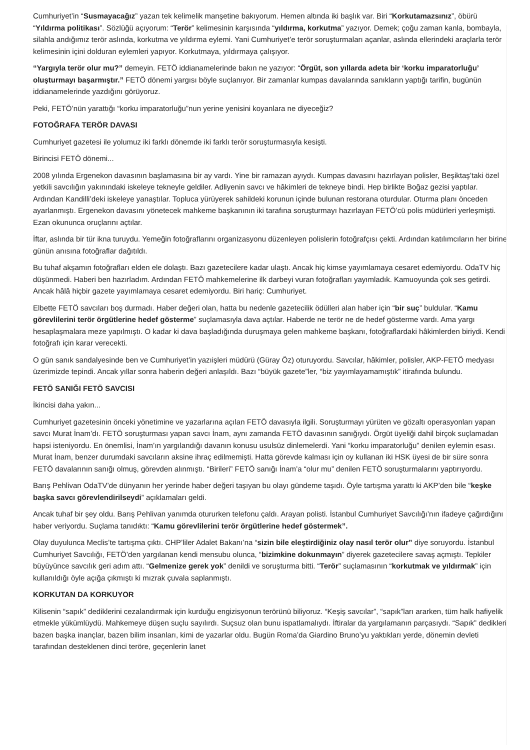Cumhuriyet’in “Susmayacağız” yazan tek kelimelik manşetine bakıyorum. Hemen altında iki başlık var. Biri “Korkutamazsınız”, öbürü “Yıldırma politikası”. Sözlüğü açıyorum: “Terör” kelimesinin karşısında “yıldırma, korkutma” yazıyor. Demek; çoğu zaman kanla, bombayla, silahla andığımız terör aslında, korkutma ve yıldırma eylemi. Yani Cumhuriyet’e terör soruşturmaları açanlar, aslında ellerindeki araçlarla terör kelimesinin içini dolduran eylemleri yapıyor. Korkutmaya, yıldırmaya çalışıyor.
“Yargıyla terör olur mu?” demeyin. FETÖ iddianamelerinde bakın ne yazıyor: “Örgüt, son yıllarda adeta bir ‘korku imparatorluğu’ oluşturmayı başarmıştır.” FETÖ dönemi yargısı böyle suçlanıyor. Bir zamanlar kumpas davalarında sanıkların yaptığı tarifin, bugünün iddianamelerinde yazdığını görüyoruz.
Peki, FETÖ’nün yarattığı “korku imparatorluğu”nun yerine yenisini koyanlara ne diyeceğiz?
FOTOĞRAFA TERÖR DAVASI
Cumhuriyet gazetesi ile yolumuz iki farklı dönemde iki farklı terör soruşturmasıyla kesişti.
Birincisi FETÖ dönemi...
2008 yılında Ergenekon davasının başlamasına bir ay vardı. Yine bir ramazan ayıydı. Kumpas davasını hazırlayan polisler, Beşiktaş’taki özel yetkili savcılığın yakınındaki iskeleye tekneyle geldiler. Adliyenin savcı ve hâkimleri de tekneye bindi. Hep birlikte Boğaz gezisi yaptılar. Ardından Kandilli’deki iskeleye yanaştılar. Topluca yürüyerek sahildeki korunun içinde bulunan restorana oturdular. Oturma planı önceden ayarlanmıştı. Ergenekon davasını yönetecek mahkeme başkanının iki tarafına soruşturmayı hazırlayan FETÖ’cü polis müdürleri yerleşmişti. Ezan okununca oruçlarını açtılar.
İftar, aslında bir tür ikna turuydu. Yemeğin fotoğraflarını organizasyonu düzenleyen polislerin fotoğrafçısı çekti. Ardından katılımcıların her birine günün anısına fotoğraflar dağıtıldı.
Bu tuhaf akşamın fotoğrafları elden ele dolaştı. Bazı gazetecilere kadar ulaştı. Ancak hiç kimse yayımlamaya cesaret edemiyordu. OdaTV hiç düşünmedi. Haberi ben hazırladım. Ardından FETÖ mahkemelerine ilk darbeyi vuran fotoğrafları yayımladık. Kamuoyunda çok ses getirdi. Ancak hâlâ hiçbir gazete yayımlamaya cesaret edemiyordu. Biri hariç: Cumhuriyet.
Elbette FETÖ savcıları boş durmadı. Haber değeri olan, hatta bu nedenle gazetecilik ödülleri alan haber için “bir suç” buldular. “Kamu görevlilerini terör örgütlerine hedef gösterme” suçlamasıyla dava açtılar. Haberde ne terör ne de hedef gösterme vardı. Ama yargı hesaplaşmalara meze yapılmıştı. O kadar ki dava başladığında duruşmaya gelen mahkeme başkanı, fotoğraflardaki hâkimlerden biriydi. Kendi fotoğrafı için karar verecekti.
O gün sanık sandalyesinde ben ve Cumhuriyet’in yazıişleri müdürü (Güray Öz) oturuyordu. Savcılar, hâkimler, polisler, AKP-FETÖ medyası üzerimizde tepindi. Ancak yıllar sonra haberin değeri anlaşıldı. Bazı “büyük gazete”ler, “biz yayımlayamamıştık” itirafında bulundu.
FETÖ SANIĞI FETÖ SAVCISI
İkincisi daha yakın...
Cumhuriyet gazetesinin önceki yönetimine ve yazarlarına açılan FETÖ davasıyla ilgili. Soruşturmayı yürüten ve gözaltı operasyonları yapan savcı Murat İnam’dı. FETÖ soruşturması yapan savcı İnam, aynı zamanda FETÖ davasının sanığıydı. Örgüt üyeliği dahil birçok suçlamadan hapsi isteniyordu. En önemlisi, İnam’ın yargılandığı davanın konusu usulsüz dinlemelerdi. Yani “korku imparatorluğu” denilen eylemin esası. Murat İnam, benzer durumdaki savcıların aksine ihraç edilmemişti. Hatta görevde kalması için oy kullanan iki HSK üyesi de bir süre sonra FETÖ davalarının sanığı olmuş, görevden alınmıştı. “Birileri” FETÖ sanığı İnam’a “olur mu” denilen FETÖ soruşturmalarını yaptırıyordu.
Barış Pehlivan OdaTV’de dünyanın her yerinde haber değeri taşıyan bu olayı gündeme taşıdı. Öyle tartışma yarattı ki AKP’den bile “keşke başka savcı görevlendirilseydi” açıklamaları geldi.
Ancak tuhaf bir şey oldu. Barış Pehlivan yanımda otururken telefonu çaldı. Arayan polisti. İstanbul Cumhuriyet Savcılığı’nın ifadeye çağırdığını haber veriyordu. Suçlama tanıdıktı: “Kamu görevlilerini terör örgütlerine hedef göstermek”.
Olay duyulunca Meclis’te tartışma çıktı. CHP’liler Adalet Bakanı’na “sizin bile eleştirdiğiniz olay nasıl terör olur” diye soruyordu. İstanbul Cumhuriyet Savcılığı, FETÖ’den yargılanan kendi mensubu olunca, “bizimkine dokunmayın” diyerek gazetecilere savaş açmıştı. Tepkiler büyüyünce savcılık geri adım attı. “Gelmenize gerek yok” denildi ve soruşturma bitti. “Terör” suçlamasının “korkutmak ve yıldırmak” için kullanıldığı öyle açığa çıkmıştı ki mızrak çuvala saplanmıştı.
KORKUTAN DA KORKUYOR
Kilisenin “sapık” dediklerini cezalandırmak için kurduğu engizisyonun terörünü biliyoruz. “Keşiş savcılar”, “sapık”ları ararken, tüm halk hafiyelik etmekle yükümlüydü. Mahkemeye düşen suçlu sayılırdı. Suçsuz olan bunu ispatlamalıydı. İftiralar da yargılamanın parçasıydı. “Sapık” dedikleri bazen başka inançlar, bazen bilim insanları, kimi de yazarlar oldu. Bugün Roma’da Giardino Bruno’yu yaktıkları yerde, dönemin devleti tarafından desteklenen dinci teröre, geçenlerin lanet